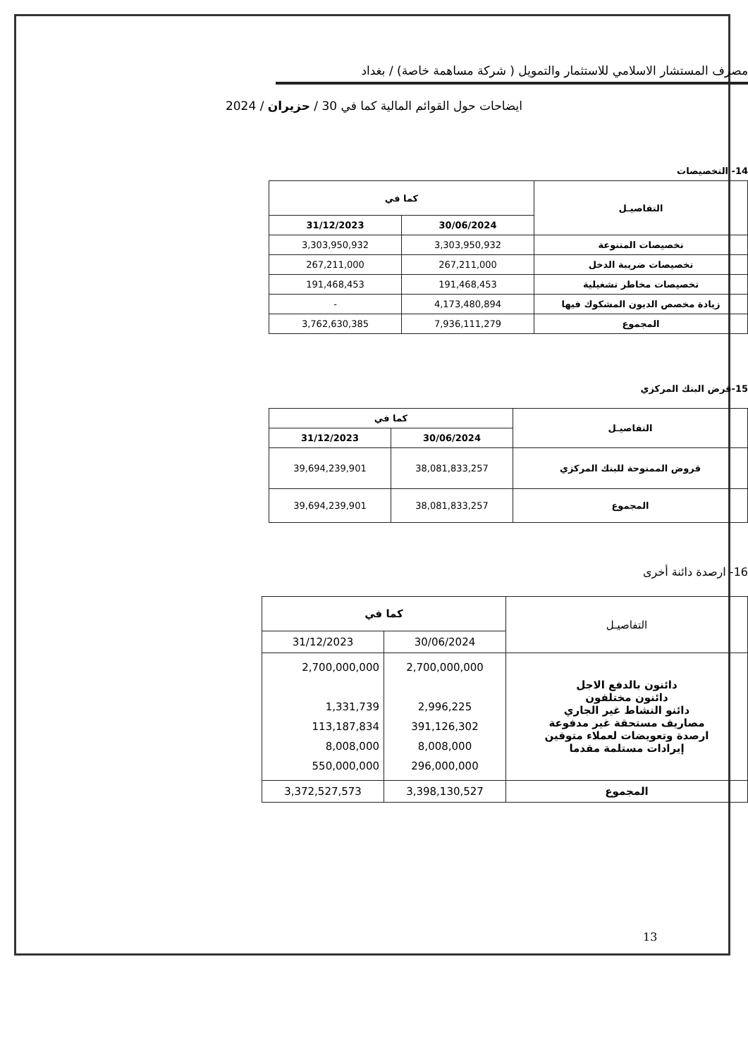مصرف المستشار الاسلامي للاستثمار والتمويل ( شركة مساهمة خاصة) / بغداد
ايضاحات حول القوائم المالية كما في 30 / حزيران / 2024
14- التخصيصات
| التفاصيـل | كما في | |
| --- | --- | --- |
| | 30/06/2024 | 31/12/2023 |
| تخصيصات المتنوعة | 3,303,950,932 | 3,303,950,932 |
| تخصيصات ضريبة الدخل | 267,211,000 | 267,211,000 |
| تخصيصات مخاطر تشغيلية | 191,468,453 | 191,468,453 |
| زيادة مخصص الديون المشكوك فيها | 4,173,480,894 | - |
| المجموع | 7,936,111,279 | 3,762,630,385 |
15-قرض البنك المركزي
| التفاصيـل | كما في | |
| --- | --- | --- |
| | 30/06/2024 | 31/12/2023 |
| قروض الممنوحة للبنك المركزي | 38,081,833,257 | 39,694,239,901 |
| المجموع | 38,081,833,257 | 39,694,239,901 |
16- ارصدة دائنة أخرى
| التفاصيـل | كما في | |
| --- | --- | --- |
| | 30/06/2024 | 31/12/2023 |
| دائنون بالدفع الاجل دائنون مختلفون دائنو النشاط غير الجاري مصاريف مستحقة غير مدفوعة ارصدة وتعويضات لعملاء متوفين إيرادات مستلمة مقدما | 2,700,000,000 2,996,225 391,126,302 8,008,000 296,000,000 | 2,700,000,000 1,331,739 113,187,834 8,008,000 550,000,000 |
| المجموع | 3,398,130,527 | 3,372,527,573 |
13